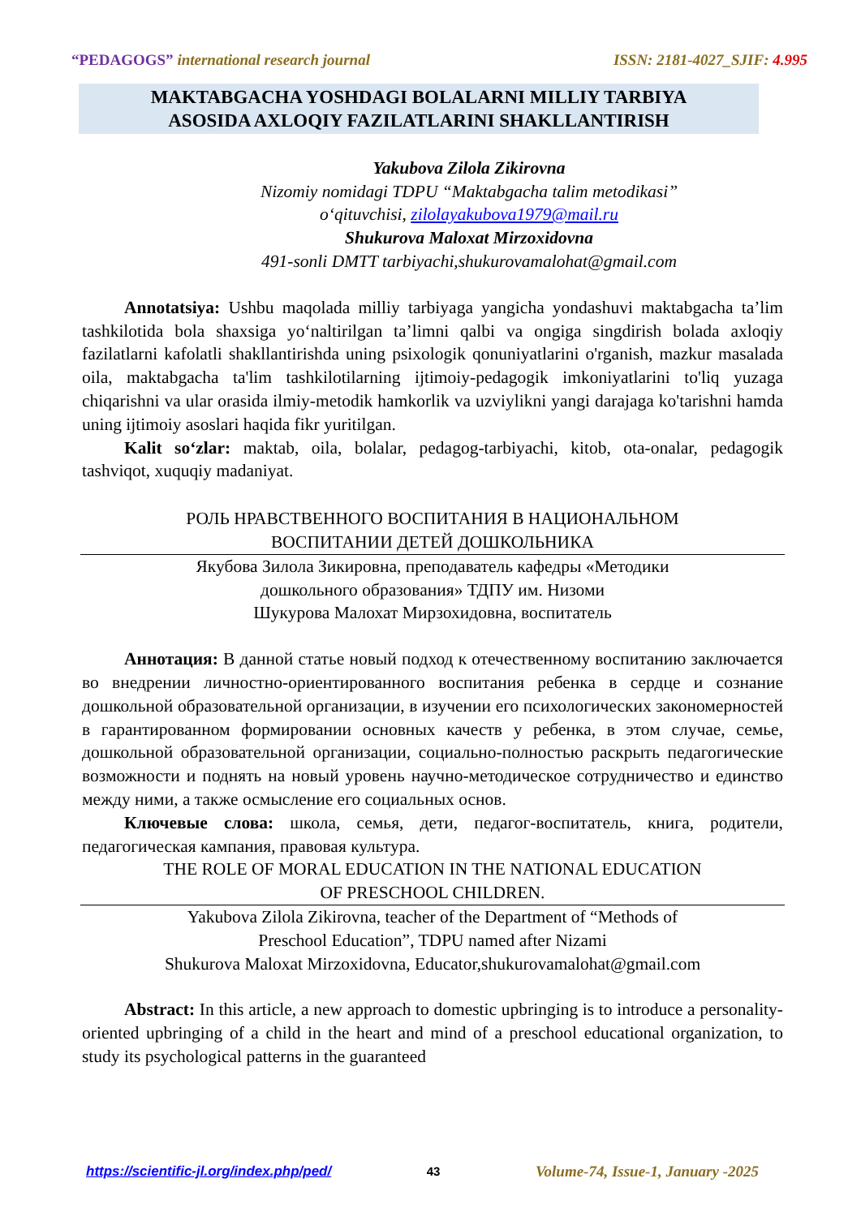“PEDAGOGS” international research journal ISSN: 2181-4027_SJIF: 4.995
MAKTABGACHA YOSHDAGI BOLALARNI MILLIY TARBIYA
ASOSIDA AXLOQIY FAZILATLARINI SHAKLLANTIRISH
Yakubova Zilola Zikirovna
Nizomiy nomidagi TDPU “Maktabgacha talim metodikasi”
o‘qituvchisi, zilolayakubova1979@mail.ru
Shukurova Maloxat Mirzoxidovna
491-sonli DMTT tarbiyachi,shukurovamalohat@gmail.com
Annotatsiya: Ushbu maqolada milliy tarbiyaga yangicha yondashuvi maktabgacha ta’lim tashkilotida bola shaxsiga yo‘naltirilgan ta’limni qalbi va ongiga singdirish bolada axloqiy fazilatlarni kafolatli shakllantirishda uning psixologik qonuniyatlarini o'rganish, mazkur masalada oila, maktabgacha ta'lim tashkilotilarning ijtimoiy-pedagogik imkoniyatlarini to'liq yuzaga chiqarishni va ular orasida ilmiy-metodik hamkorlik va uzviylikni yangi darajaga ko'tarishni hamda uning ijtimoiy asoslari haqida fikr yuritilgan.
Kalit so‘zlar: maktab, oila, bolalar, pedagog-tarbiyachi, kitob, ota-onalar, pedagogik tashviqot, xuquqiy madaniyat.
РОЛЬ НРАВСТВЕННОГО ВОСПИТАНИЯ В НАЦИОНАЛЬНОМ
ВОСПИТАНИИ ДЕТЕЙ ДОШКОЛЬНИКА
Якубова Зилола Зикировна, преподаватель кафедры «Методики
дошкольного образования» ТДПУ им. Низоми
Шукурова Малохат Мирзохидовна, воспитатель
Аннотация: В данной статье новый подход к отечественному воспитанию заключается во внедрении личностно-ориентированного воспитания ребенка в сердце и сознание дошкольной образовательной организации, в изучении его психологических закономерностей в гарантированном формировании основных качеств у ребенка, в этом случае, семье, дошкольной образовательной организации, социально-полностью раскрыть педагогические возможности и поднять на новый уровень научно-методическое сотрудничество и единство между ними, а также осмысление его социальных основ.
Ключевые слова: школа, семья, дети, педагог-воспитатель, книга, родители, педагогическая кампания, правовая культура.
THE ROLE OF MORAL EDUCATION IN THE NATIONAL EDUCATION
OF PRESCHOOL CHILDREN.
Yakubova Zilola Zikirovna, teacher of the Department of “Methods of
Preschool Education”, TDPU named after Nizami
Shukurova Maloxat Mirzoxidovna, Educator,shukurovamalohat@gmail.com
Abstract: In this article, a new approach to domestic upbringing is to introduce a personality-oriented upbringing of a child in the heart and mind of a preschool educational organization, to study its psychological patterns in the guaranteed
https://scientific-jl.org/index.php/ped/ 43 Volume-74, Issue-1, January -2025